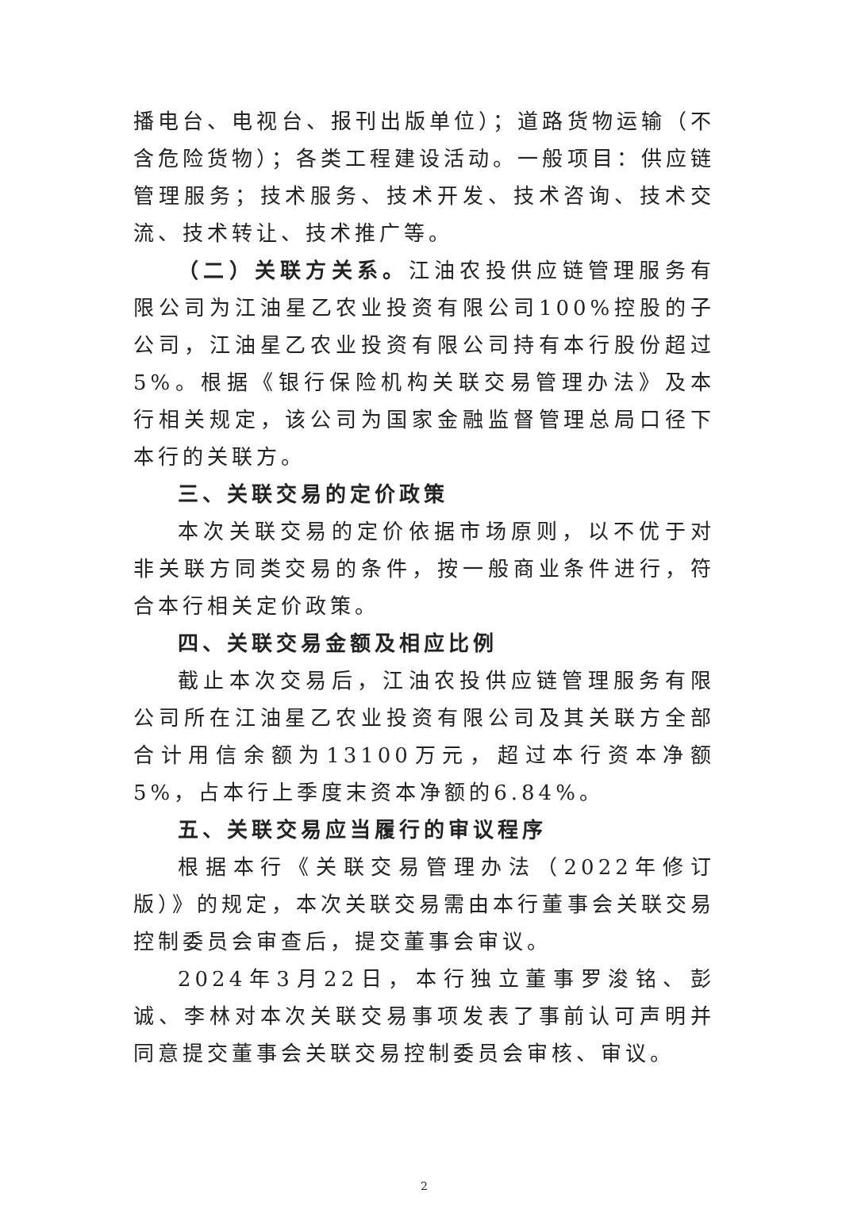播电台、电视台、报刊出版单位）；道路货物运输（不含危险货物）；各类工程建设活动。一般项目：供应链管理服务；技术服务、技术开发、技术咨询、技术交流、技术转让、技术推广等。
（二）关联方关系。江油农投供应链管理服务有限公司为江油星乙农业投资有限公司100%控股的子公司，江油星乙农业投资有限公司持有本行股份超过5%。根据《银行保险机构关联交易管理办法》及本行相关规定，该公司为国家金融监督管理总局口径下本行的关联方。
三、关联交易的定价政策
本次关联交易的定价依据市场原则，以不优于对非关联方同类交易的条件，按一般商业条件进行，符合本行相关定价政策。
四、关联交易金额及相应比例
截止本次交易后，江油农投供应链管理服务有限公司所在江油星乙农业投资有限公司及其关联方全部合计用信余额为13100万元，超过本行资本净额5%，占本行上季度末资本净额的6.84%。
五、关联交易应当履行的审议程序
根据本行《关联交易管理办法（2022年修订版）》的规定，本次关联交易需由本行董事会关联交易控制委员会审查后，提交董事会审议。
2024年3月22日，本行独立董事罗浚铭、彭诚、李林对本次关联交易事项发表了事前认可声明并同意提交董事会关联交易控制委员会审核、审议。
2